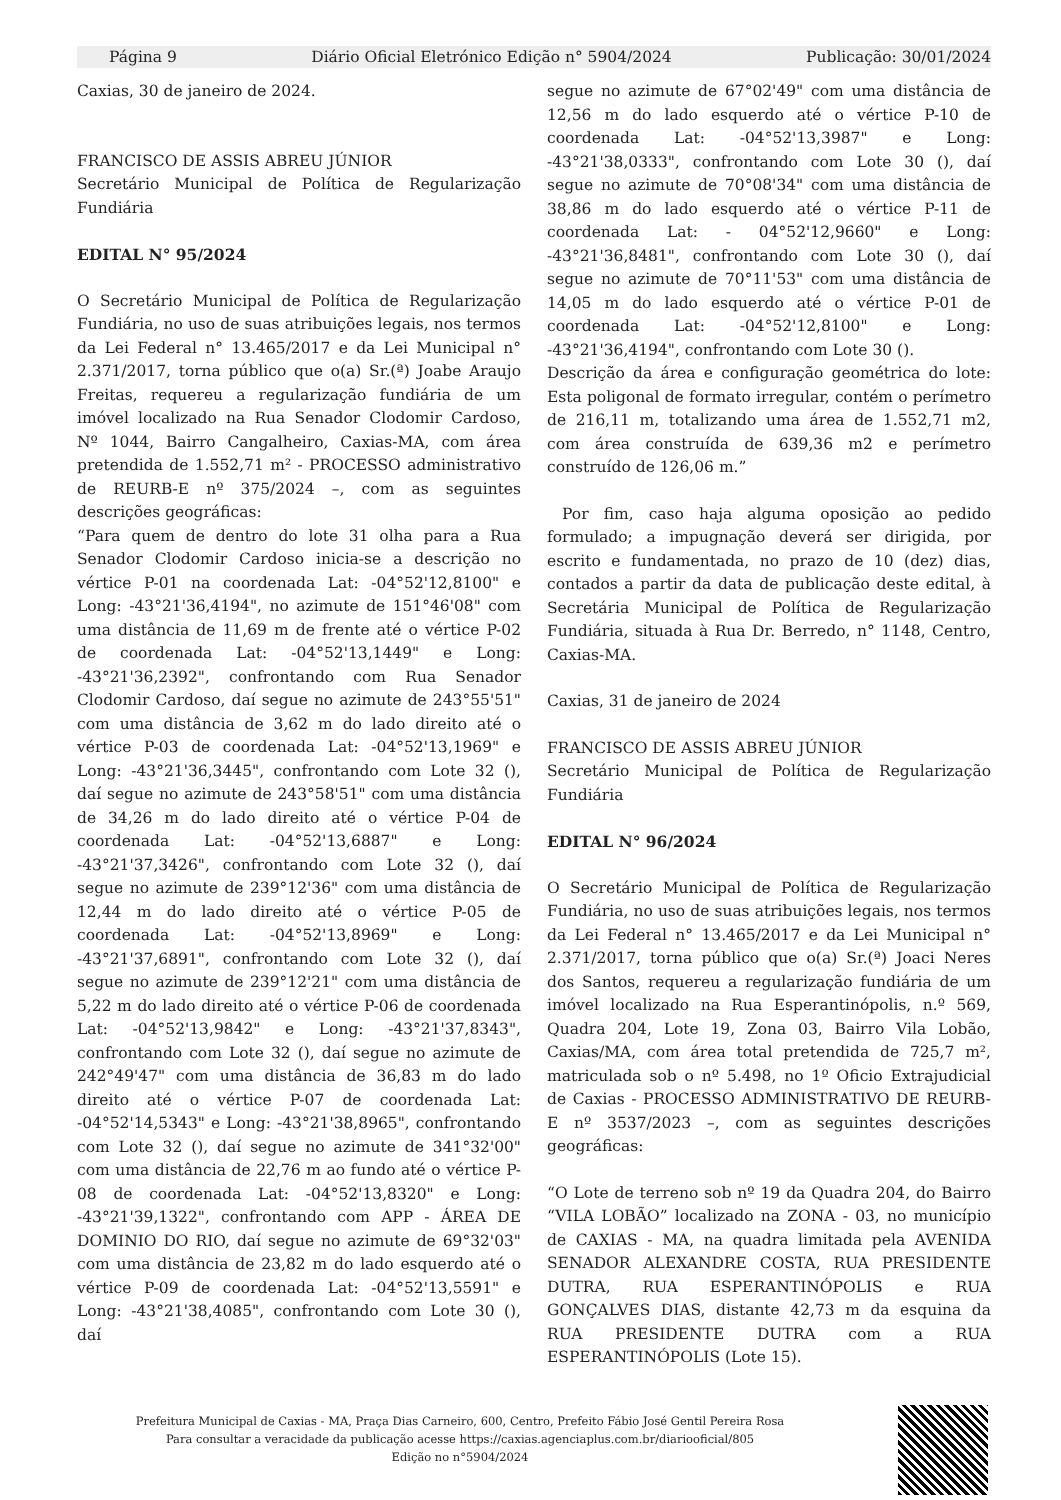Página 9 Diário Oficial Eletrónico Edição n° 5904/2024 Publicação: 30/01/2024
Caxias, 30 de janeiro de 2024.
FRANCISCO DE ASSIS ABREU JÚNIOR
Secretário Municipal de Política de Regularização Fundiária
EDITAL N° 95/2024
O Secretário Municipal de Política de Regularização Fundiária, no uso de suas atribuições legais, nos termos da Lei Federal n° 13.465/2017 e da Lei Municipal n° 2.371/2017, torna público que o(a) Sr.(ª) Joabe Araujo Freitas, requereu a regularização fundiária de um imóvel localizado na Rua Senador Clodomir Cardoso, Nº 1044, Bairro Cangalheiro, Caxias-MA, com área pretendida de 1.552,71 m² - PROCESSO administrativo de REURB-E nº 375/2024 –, com as seguintes descrições geográficas:
“Para quem de dentro do lote 31 olha para a Rua Senador Clodomir Cardoso inicia-se a descrição no vértice P-01 na coordenada Lat: -04°52'12,8100" e Long: -43°21'36,4194", no azimute de 151°46'08" com uma distância de 11,69 m de frente até o vértice P-02 de coordenada Lat: -04°52'13,1449" e Long: -43°21'36,2392", confrontando com Rua Senador Clodomir Cardoso, daí segue no azimute de 243°55'51" com uma distância de 3,62 m do lado direito até o vértice P-03 de coordenada Lat: -04°52'13,1969" e Long: -43°21'36,3445", confrontando com Lote 32 (), daí segue no azimute de 243°58'51" com uma distância de 34,26 m do lado direito até o vértice P-04 de coordenada Lat: -04°52'13,6887" e Long: -43°21'37,3426", confrontando com Lote 32 (), daí segue no azimute de 239°12'36" com uma distância de 12,44 m do lado direito até o vértice P-05 de coordenada Lat: -04°52'13,8969" e Long: -43°21'37,6891", confrontando com Lote 32 (), daí segue no azimute de 239°12'21" com uma distância de 5,22 m do lado direito até o vértice P-06 de coordenada Lat: -04°52'13,9842" e Long: -43°21'37,8343", confrontando com Lote 32 (), daí segue no azimute de 242°49'47" com uma distância de 36,83 m do lado direito até o vértice P-07 de coordenada Lat: -04°52'14,5343" e Long: -43°21'38,8965", confrontando com Lote 32 (), daí segue no azimute de 341°32'00" com uma distância de 22,76 m ao fundo até o vértice P-08 de coordenada Lat: -04°52'13,8320" e Long: -43°21'39,1322", confrontando com APP - ÁREA DE DOMINIO DO RIO, daí segue no azimute de 69°32'03" com uma distância de 23,82 m do lado esquerdo até o vértice P-09 de coordenada Lat: -04°52'13,5591" e Long: -43°21'38,4085", confrontando com Lote 30 (), daí
segue no azimute de 67°02'49" com uma distância de 12,56 m do lado esquerdo até o vértice P-10 de coordenada Lat: -04°52'13,3987" e Long: -43°21'38,0333", confrontando com Lote 30 (), daí segue no azimute de 70°08'34" com uma distância de 38,86 m do lado esquerdo até o vértice P-11 de coordenada Lat: - 04°52'12,9660" e Long: -43°21'36,8481", confrontando com Lote 30 (), daí segue no azimute de 70°11'53" com uma distância de 14,05 m do lado esquerdo até o vértice P-01 de coordenada Lat: -04°52'12,8100" e Long: -43°21'36,4194", confrontando com Lote 30 ().
Descrição da área e configuração geométrica do lote: Esta poligonal de formato irregular, contém o perímetro de 216,11 m, totalizando uma área de 1.552,71 m2, com área construída de 639,36 m2 e perímetro construído de 126,06 m.”
Por fim, caso haja alguma oposição ao pedido formulado; a impugnação deverá ser dirigida, por escrito e fundamentada, no prazo de 10 (dez) dias, contados a partir da data de publicação deste edital, à Secretária Municipal de Política de Regularização Fundiária, situada à Rua Dr. Berredo, n° 1148, Centro, Caxias-MA.
Caxias, 31 de janeiro de 2024
FRANCISCO DE ASSIS ABREU JÚNIOR
Secretário Municipal de Política de Regularização Fundiária
EDITAL N° 96/2024
O Secretário Municipal de Política de Regularização Fundiária, no uso de suas atribuições legais, nos termos da Lei Federal n° 13.465/2017 e da Lei Municipal n° 2.371/2017, torna público que o(a) Sr.(ª) Joaci Neres dos Santos, requereu a regularização fundiária de um imóvel localizado na Rua Esperantinópolis, n.º 569, Quadra 204, Lote 19, Zona 03, Bairro Vila Lobão, Caxias/MA, com área total pretendida de 725,7 m², matriculada sob o nº 5.498, no 1º Oficio Extrajudicial de Caxias - PROCESSO ADMINISTRATIVO DE REURB-E nº 3537/2023 –, com as seguintes descrições geográficas:
“O Lote de terreno sob nº 19 da Quadra 204, do Bairro “VILA LOBÃO” localizado na ZONA - 03, no município de CAXIAS - MA, na quadra limitada pela AVENIDA SENADOR ALEXANDRE COSTA, RUA PRESIDENTE DUTRA, RUA ESPERANTINÓPOLIS e RUA GONÇALVES DIAS, distante 42,73 m da esquina da RUA PRESIDENTE DUTRA com a RUA ESPERANTINÓPOLIS (Lote 15).
Prefeitura Municipal de Caxias - MA, Praça Dias Carneiro, 600, Centro, Prefeito Fábio José Gentil Pereira Rosa
Para consultar a veracidade da publicação acesse https://caxias.agenciaplus.com.br/diariooficial/805
Edição no n°5904/2024